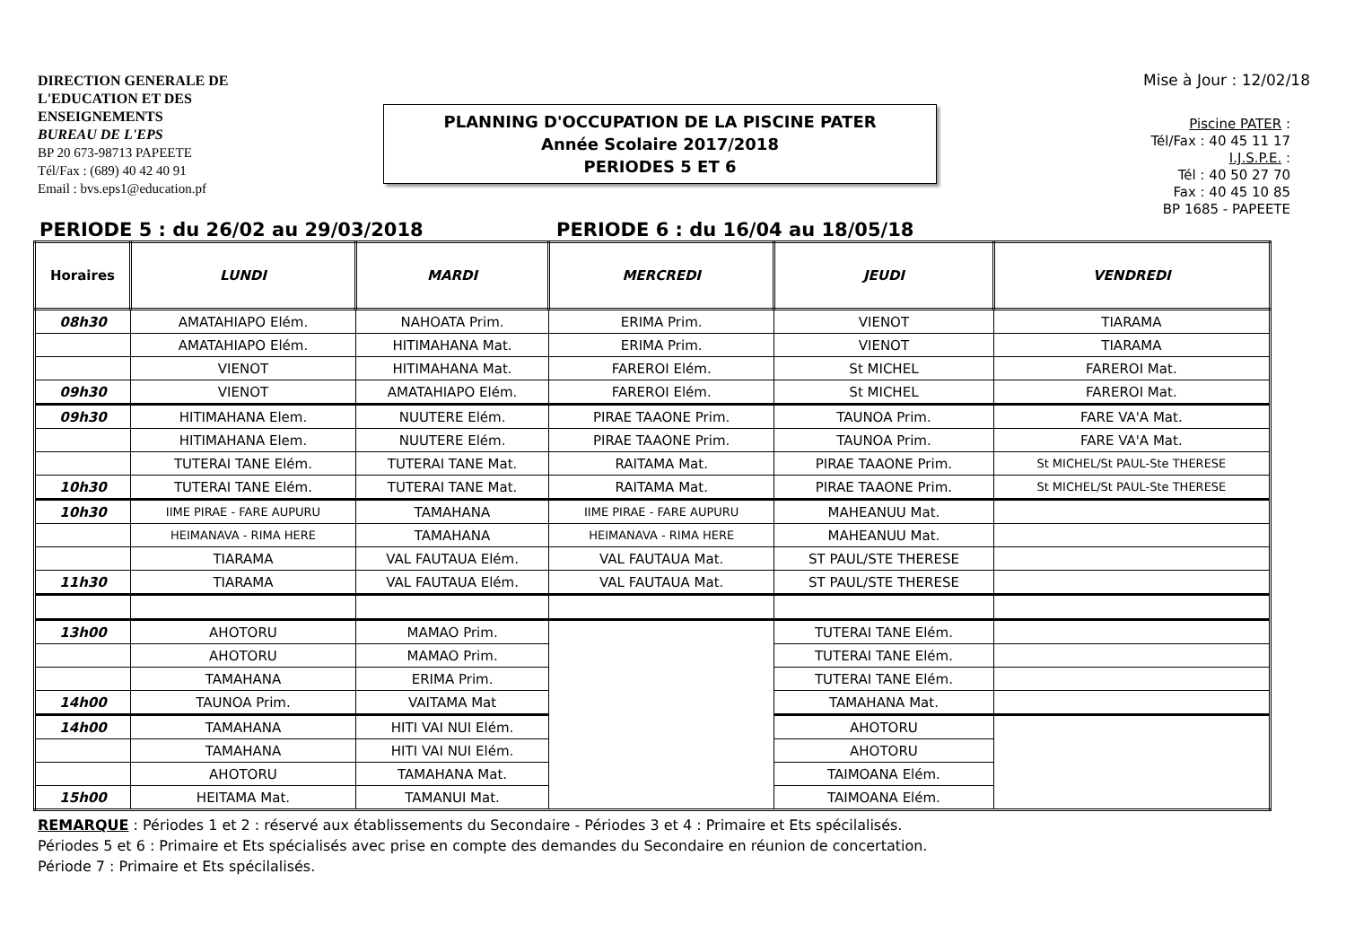DIRECTION GENERALE DE
L'EDUCATION ET DES
ENSEIGNEMENTS
BUREAU DE L'EPS
BP 20 673-98713 PAPEETE
Tél/Fax : (689) 40 42 40 91
Email : bvs.eps1@education.pf
PLANNING D'OCCUPATION DE LA PISCINE PATER
Année Scolaire 2017/2018
PERIODES 5 ET 6
Mise à Jour : 12/02/18
Piscine PATER :
Tél/Fax : 40 45 11 17
I.J.S.P.E. :
Tél : 40 50 27 70
Fax : 40 45 10 85
BP 1685 - PAPEETE
PERIODE 5 : du 26/02 au 29/03/2018 PERIODE 6 : du 16/04 au 18/05/18
| Horaires | LUNDI | MARDI | MERCREDI | JEUDI | VENDREDI |
| --- | --- | --- | --- | --- | --- |
| 08h30 | AMATAHIAPO Elém. | NAHOATA Prim. | ERIMA Prim. | VIENOT | TIARAMA |
| | AMATAHIAPO Elém. | HITIMAHANA Mat. | ERIMA Prim. | VIENOT | TIARAMA |
| | VIENOT | HITIMAHANA Mat. | FAREROI Elém. | St MICHEL | FAREROI Mat. |
| 09h30 | VIENOT | AMATAHIAPO Elém. | FAREROI Elém. | St MICHEL | FAREROI Mat. |
| 09h30 | HITIMAHANA Elem. | NUUTERE Elém. | PIRAE TAAONE Prim. | TAUNOA Prim. | FARE VA'A Mat. |
| | HITIMAHANA Elem. | NUUTERE Elém. | PIRAE TAAONE Prim. | TAUNOA Prim. | FARE VA'A Mat. |
| | TUTERAI TANE Elém. | TUTERAI TANE Mat. | RAITAMA Mat. | PIRAE TAAONE Prim. | St MICHEL/St PAUL-Ste THERESE |
| 10h30 | TUTERAI TANE Elém. | TUTERAI TANE Mat. | RAITAMA Mat. | PIRAE TAAONE Prim. | St MICHEL/St PAUL-Ste THERESE |
| 10h30 | IIME PIRAE - FARE AUPURU | TAMAHANA | IIME PIRAE - FARE AUPURU | MAHEANUU Mat. | |
| | HEIMANAVA - RIMA HERE | TAMAHANA | HEIMANAVA - RIMA HERE | MAHEANUU Mat. | |
| | TIARAMA | VAL FAUTAUA Elém. | VAL FAUTAUA Mat. | ST PAUL/STE THERESE | |
| 11h30 | TIARAMA | VAL FAUTAUA Elém. | VAL FAUTAUA Mat. | ST PAUL/STE THERESE | |
| 13h00 | AHOTORU | MAMAO Prim. | | TUTERAI TANE Elém. | |
| | AHOTORU | MAMAO Prim. | | TUTERAI TANE Elém. | |
| | TAMAHANA | ERIMA Prim. | | TUTERAI TANE Elém. | |
| 14h00 | TAUNOA Prim. | VAITAMA Mat | | TAMAHANA Mat. | |
| 14h00 | TAMAHANA | HITI VAI NUI Elém. | | AHOTORU | |
| | TAMAHANA | HITI VAI NUI Elém. | | AHOTORU | |
| | AHOTORU | TAMAHANA Mat. | | TAIMOANA Elém. | |
| 15h00 | HEITAMA Mat. | TAMANUI Mat. | | TAIMOANA Elém. | |
REMARQUE : Périodes 1 et 2 : réservé aux établissements du Secondaire - Périodes 3 et 4 : Primaire et Ets spécilalisés.
Périodes 5 et 6 : Primaire et Ets spécialisés avec prise en compte des demandes du Secondaire en réunion de concertation.
Période 7 : Primaire et Ets spécilalisés.